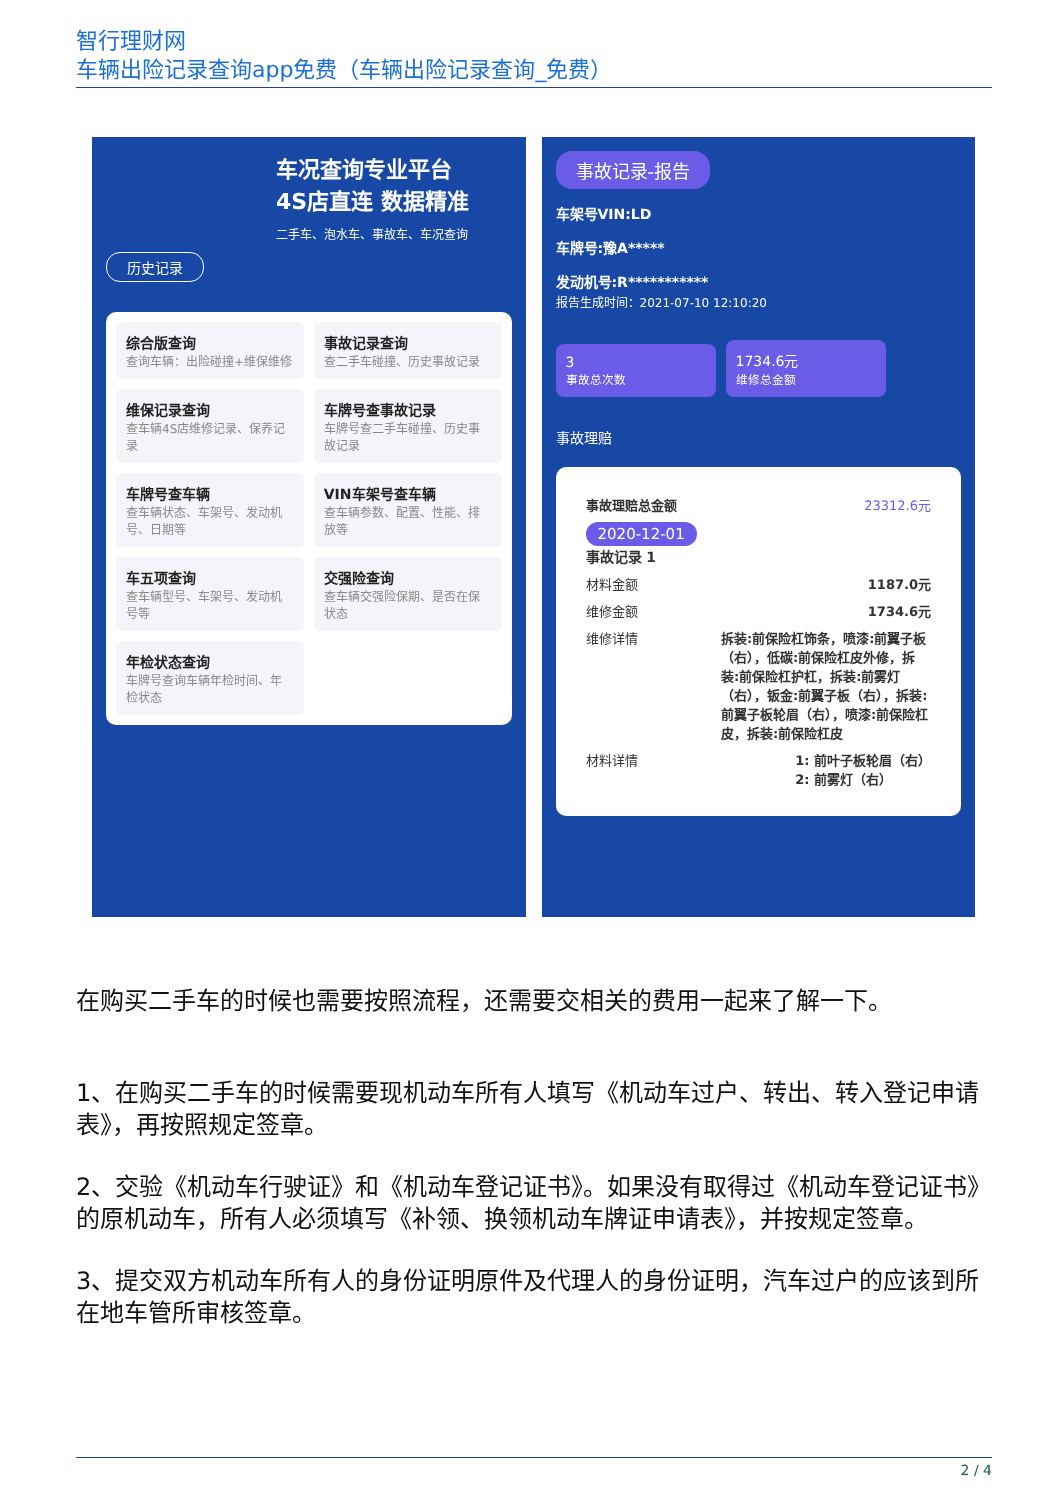智行理财网
车辆出险记录查询app免费（车辆出险记录查询_免费）
车况查询专业平台
4S店直连 数据精准
二手车、泡水车、事故车、车况查询
历史记录
综合版查询
查询车辆：出险碰撞+维保维修
事故记录查询
查二手车碰撞、历史事故记录
维保记录查询
查车辆4S店维修记录、保养记录
车牌号查事故记录
车牌号查二手车碰撞、历史事故记录
车牌号查车辆
查车辆状态、车架号、发动机号、日期等
VIN车架号查车辆
查车辆参数、配置、性能、排放等
车五项查询
查车辆型号、车架号、发动机号等
交强险查询
查车辆交强险保期、是否在保状态
年检状态查询
车牌号查询车辆年检时间、年检状态
事故记录-报告
车架号VIN:LD
车牌号:豫A*****
发动机号:R***********
报告生成时间：2021-07-10 12:10:20
3
事故总次数 1734.6元
维修总金额
事故理赔
事故理赔总金额 23312.6元
2020-12-01
事故记录 1
材料金额 1187.0元
维修金额 1734.6元
维修详情 拆装:前保险杠饰条，喷漆:前翼子板（右），低碳:前保险杠皮外修，拆装:前保险杠护杠，拆装:前雾灯（右），钣金:前翼子板（右），拆装:前翼子板轮眉（右），喷漆:前保险杠皮，拆装:前保险杠皮
材料详情 1: 前叶子板轮眉（右）
2: 前雾灯（右）
在购买二手车的时候也需要按照流程，还需要交相关的费用一起来了解一下。
1、在购买二手车的时候需要现机动车所有人填写《机动车过户、转出、转入登记申请表》，再按照规定签章。
2、交验《机动车行驶证》和《机动车登记证书》。如果没有取得过《机动车登记证书》的原机动车，所有人必须填写《补领、换领机动车牌证申请表》，并按规定签章。
3、提交双方机动车所有人的身份证明原件及代理人的身份证明，汽车过户的应该到所在地车管所审核签章。
2 / 4